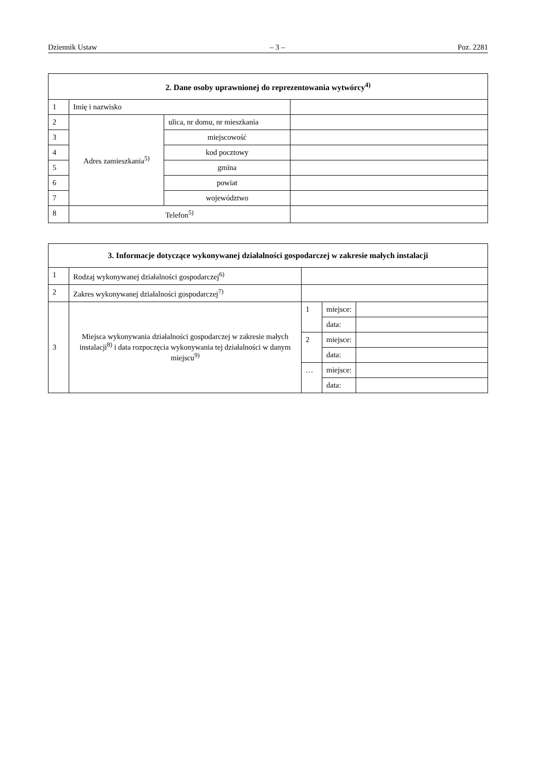Dziennik Ustaw – 3 – Poz. 2281
| 2. Dane osoby uprawnionej do reprezentowania wytwórcy<sup>4)</sup> | | | |
| --- | --- | --- | --- |
| 1 | Imię i nazwisko | | |
| 2 | Adres zamieszkania<sup>5)</sup> | ulica, nr domu, nr mieszkania | |
| 3 | | miejscowość | |
| 4 | | kod pocztowy | |
| 5 | | gmina | |
| 6 | | powiat | |
| 7 | | województwo | |
| 8 | Telefon<sup>5)</sup> | | |
| 3. Informacje dotyczące wykonywanej działalności gospodarczej w zakresie małych instalacji | | | | |
| --- | --- | --- | --- | --- |
| 1 | Rodzaj wykonywanej działalności gospodarczej<sup>6)</sup> | | | |
| 2 | Zakres wykonywanej działalności gospodarczej<sup>7)</sup> | | | |
| 3 | Miejsca wykonywania działalności gospodarczej w zakresie małych instalacji<sup>8)</sup> i data rozpoczęcia wykonywania tej działalności w danym miejscu<sup>9)</sup> | 1 | miejsce: | |
| | | | data: | |
| | | 2 | miejsce: | |
| | | | data: | |
| | | … | miejsce: | |
| | | | data: | |